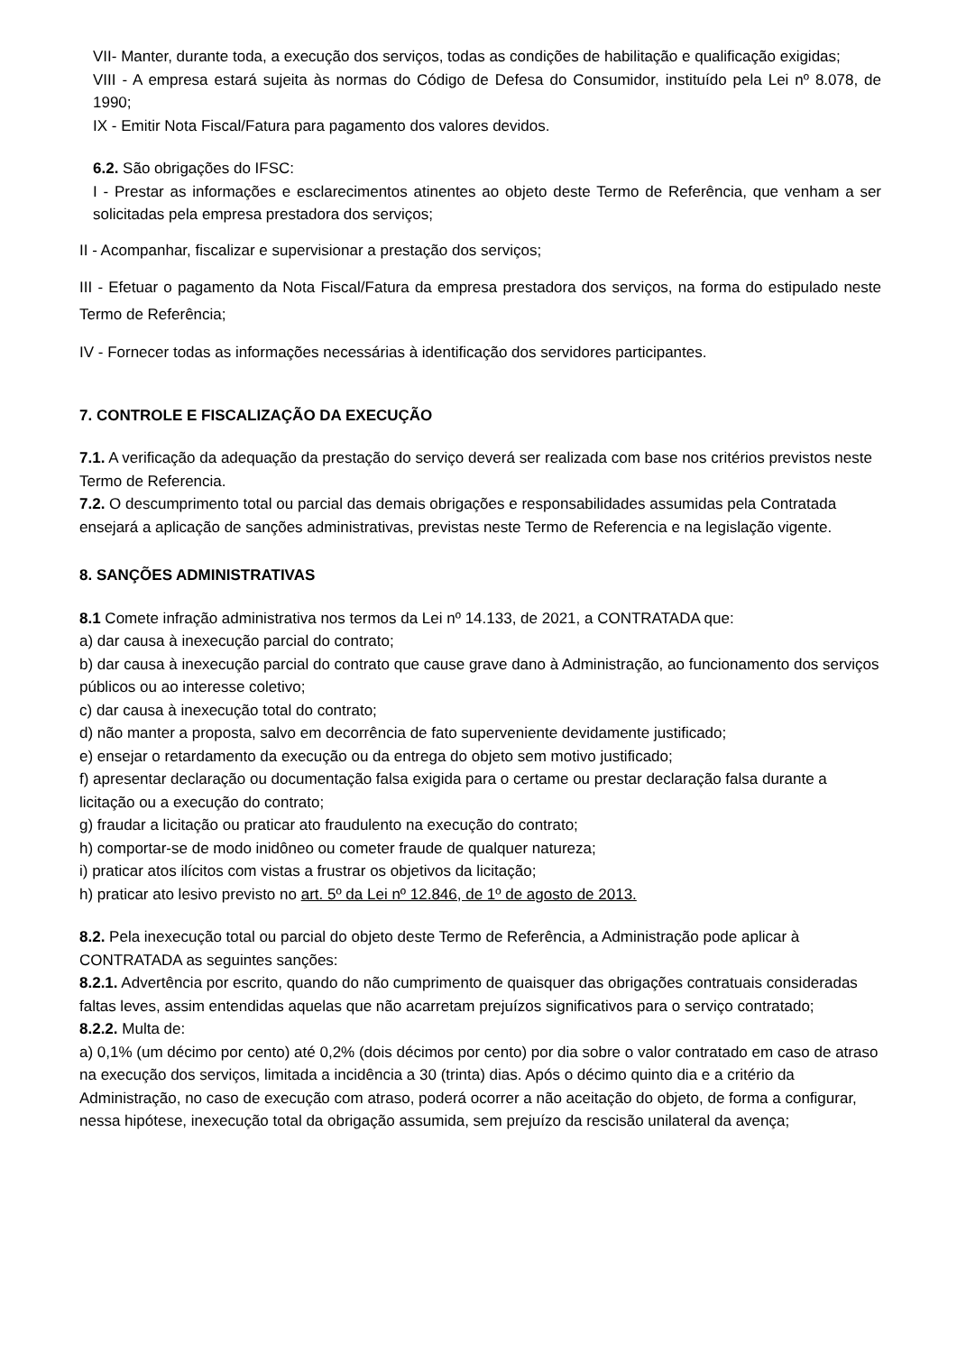VII- Manter, durante toda, a execução dos serviços, todas as condições de habilitação e qualificação exigidas;
VIII - A empresa estará sujeita às normas do Código de Defesa do Consumidor, instituído pela Lei nº 8.078, de 1990;
IX - Emitir Nota Fiscal/Fatura para pagamento dos valores devidos.
6.2. São obrigações do IFSC:
I - Prestar as informações e esclarecimentos atinentes ao objeto deste Termo de Referência, que venham a ser solicitadas pela empresa prestadora dos serviços;
II - Acompanhar, fiscalizar e supervisionar a prestação dos serviços;
III - Efetuar o pagamento da Nota Fiscal/Fatura da empresa prestadora dos serviços, na forma do estipulado neste Termo de Referência;
IV - Fornecer todas as informações necessárias à identificação dos servidores participantes.
7. CONTROLE E FISCALIZAÇÃO DA EXECUÇÃO
7.1. A verificação da adequação da prestação do serviço deverá ser realizada com base nos critérios previstos neste Termo de Referencia.
7.2. O descumprimento total ou parcial das demais obrigações e responsabilidades assumidas pela Contratada ensejará a aplicação de sanções administrativas, previstas neste Termo de Referencia e na legislação vigente.
8. SANÇÕES ADMINISTRATIVAS
8.1 Comete infração administrativa nos termos da Lei nº 14.133, de 2021, a CONTRATADA que:
a) dar causa à inexecução parcial do contrato;
b) dar causa à inexecução parcial do contrato que cause grave dano à Administração, ao funcionamento dos serviços públicos ou ao interesse coletivo;
c) dar causa à inexecução total do contrato;
d) não manter a proposta, salvo em decorrência de fato superveniente devidamente justificado;
e) ensejar o retardamento da execução ou da entrega do objeto sem motivo justificado;
f) apresentar declaração ou documentação falsa exigida para o certame ou prestar declaração falsa durante a licitação ou a execução do contrato;
g) fraudar a licitação ou praticar ato fraudulento na execução do contrato;
h) comportar-se de modo inidôneo ou cometer fraude de qualquer natureza;
i) praticar atos ilícitos com vistas a frustrar os objetivos da licitação;
h) praticar ato lesivo previsto no art. 5º da Lei nº 12.846, de 1º de agosto de 2013.
8.2. Pela inexecução total ou parcial do objeto deste Termo de Referência, a Administração pode aplicar à CONTRATADA as seguintes sanções:
8.2.1. Advertência por escrito, quando do não cumprimento de quaisquer das obrigações contratuais consideradas faltas leves, assim entendidas aquelas que não acarretam prejuízos significativos para o serviço contratado;
8.2.2. Multa de:
a) 0,1% (um décimo por cento) até 0,2% (dois décimos por cento) por dia sobre o valor contratado em caso de atraso na execução dos serviços, limitada a incidência a 30 (trinta) dias. Após o décimo quinto dia e a critério da Administração, no caso de execução com atraso, poderá ocorrer a não aceitação do objeto, de forma a configurar, nessa hipótese, inexecução total da obrigação assumida, sem prejuízo da rescisão unilateral da avença;